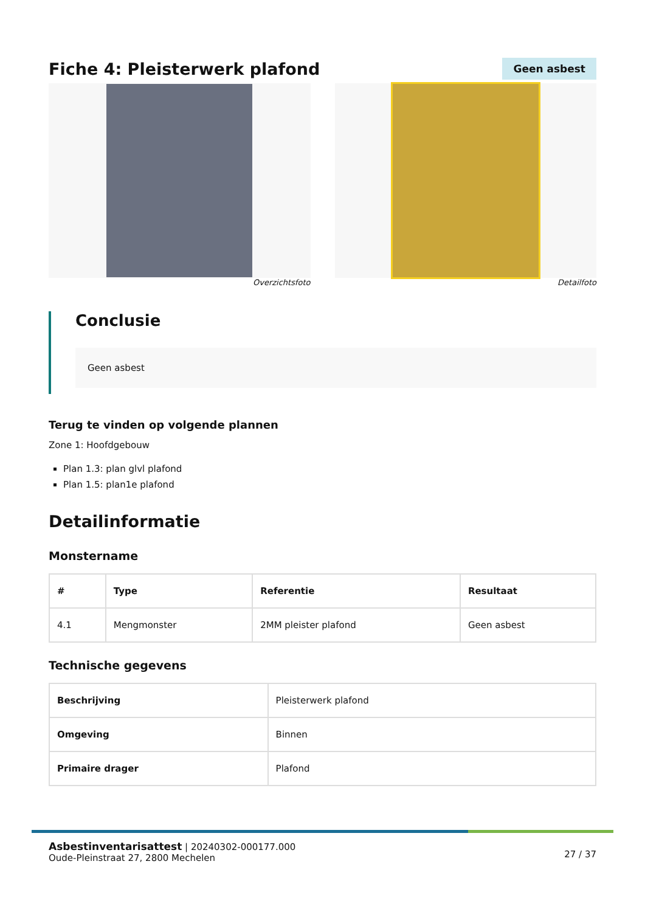Fiche 4: Pleisterwerk plafond
Geen asbest
Overzichtsfoto Detailfoto
Conclusie
Geen asbest
Terug te vinden op volgende plannen
Zone 1: Hoofdgebouw
Plan 1.3: plan glvl plafond
Plan 1.5: plan1e plafond
Detailinformatie
Monstername
| # | Type | Referentie | Resultaat |
| --- | --- | --- | --- |
| 4.1 | Mengmonster | 2MM pleister plafond | Geen asbest |
Technische gegevens
| Beschrijving | Pleisterwerk plafond |
| Omgeving | Binnen |
| Primaire drager | Plafond |
Asbestinventarisattest | 20240302-000177.000
Oude-Pleinstraat 27, 2800 Mechelen
27 / 37